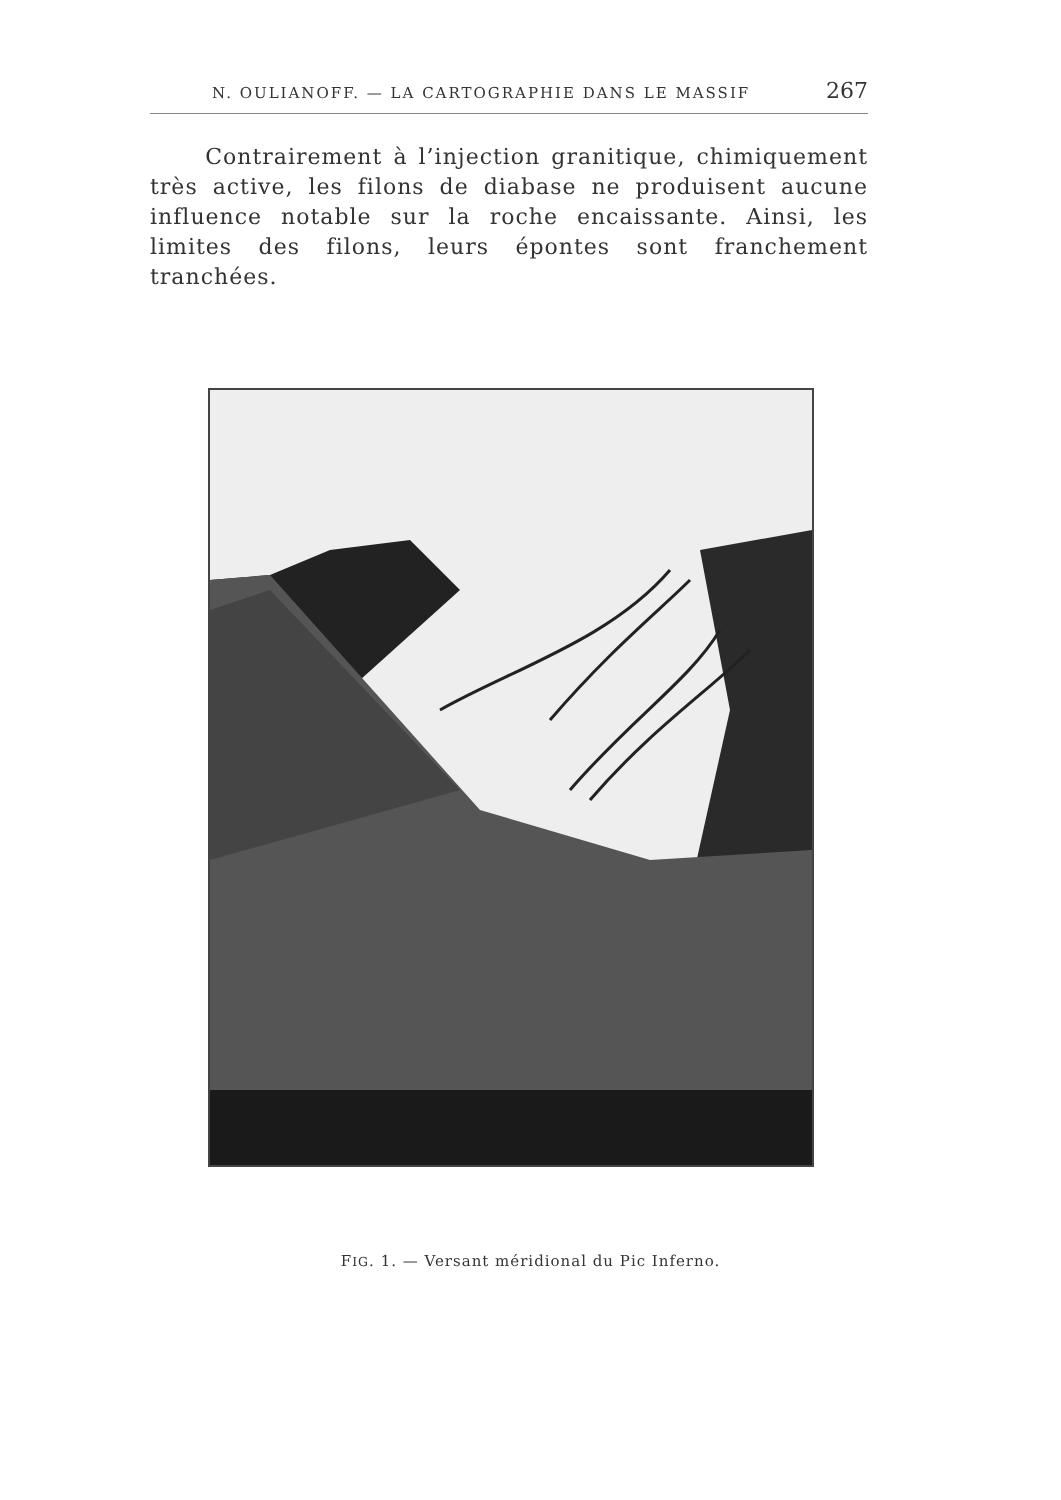N. OULIANOFF. — LA CARTOGRAPHIE DANS LE MASSIF 267
Contrairement à l’injection granitique, chimiquement très active, les filons de diabase ne produisent aucune influence notable sur la roche encaissante. Ainsi, les limites des filons, leurs épontes sont franchement tranchées.
FIG. 1. — Versant méridional du Pic Inferno.